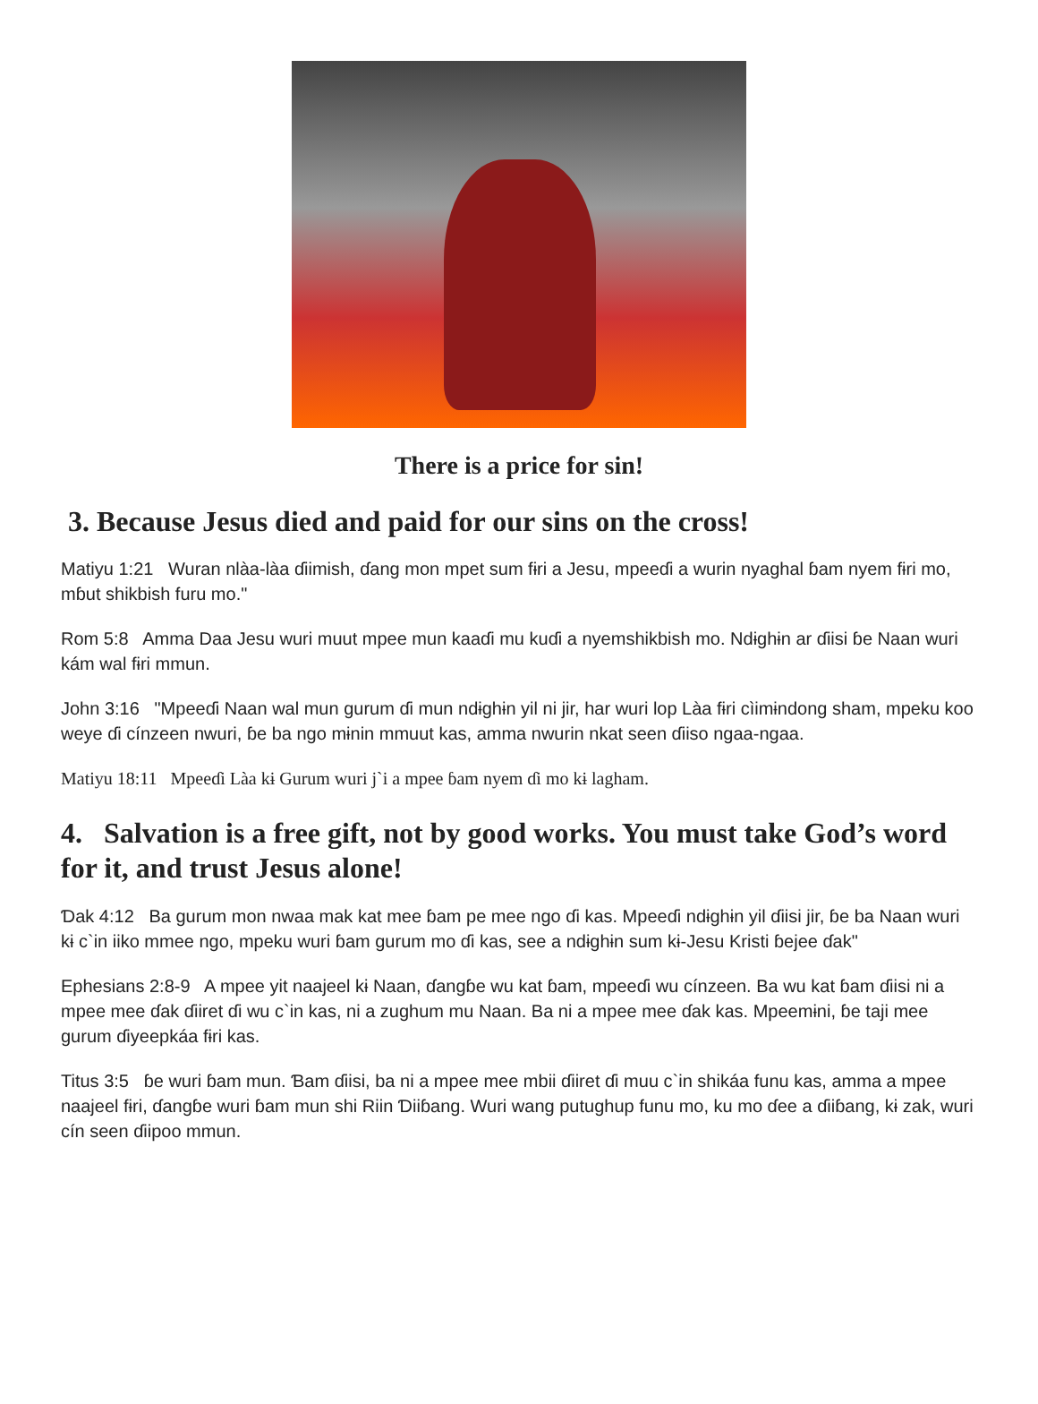There is a price for sin!
3. Because Jesus died and paid for our sins on the cross!
Matiyu 1:21 Wuran nlàa-làa ɗiimish, ɗang mon mpet sum fɨri a Jesu, mpeeɗi a wurin nyaghal ɓam nyem fɨri mo, mɓut shikbish furu mo."
Rom 5:8 Amma Daa Jesu wuri muut mpee mun kaaɗi mu kuɗi a nyemshikbish mo. Ndɨghɨn ar ɗiisi ɓe Naan wuri kám wal fɨri mmun.
John 3:16 "Mpeeɗi Naan wal mun gurum ɗi mun ndɨghɨn yil ni jir, har wuri lop Làa fɨri cìimɨndong sham, mpeku koo weye ɗi cínzeen nwuri, ɓe ba ngo mɨnin mmuut kas, amma nwurin nkat seen ɗiiso ngaa-ngaa.
Matiyu 18:11 Mpeeɗi Làa kɨ Gurum wuri j`i a mpee ɓam nyem ɗi mo kɨ lagham.
4. Salvation is a free gift, not by good works. You must take God’s word for it, and trust Jesus alone!
Ɗak 4:12 Ba gurum mon nwaa mak kat mee ɓam pe mee ngo ɗi kas. Mpeeɗi ndɨghɨn yil ɗiisi jir, ɓe ba Naan wuri kɨ c`in iiko mmee ngo, mpeku wuri ɓam gurum mo ɗi kas, see a ndɨghɨn sum kɨ-Jesu Kristi ɓejee ɗak"
Ephesians 2:8-9 A mpee yit naajeel kɨ Naan, ɗangɓe wu kat ɓam, mpeeɗi wu cínzeen. Ba wu kat ɓam ɗiisi ni a mpee mee ɗak ɗiiret ɗi wu c`in kas, ni a zughum mu Naan. Ba ni a mpee mee ɗak kas. Mpeemɨni, ɓe taji mee gurum ɗiyeepkáa fɨri kas.
Titus 3:5 ɓe wuri ɓam mun. Ɓam ɗiisi, ba ni a mpee mee mbii ɗiiret ɗi muu c`in shikáa funu kas, amma a mpee naajeel fɨri, ɗangɓe wuri ɓam mun shi Riin Ɗiiɓang. Wuri wang putughup funu mo, ku mo ɗee a ɗiiɓang, kɨ zak, wuri cín seen ɗiipoo mmun.